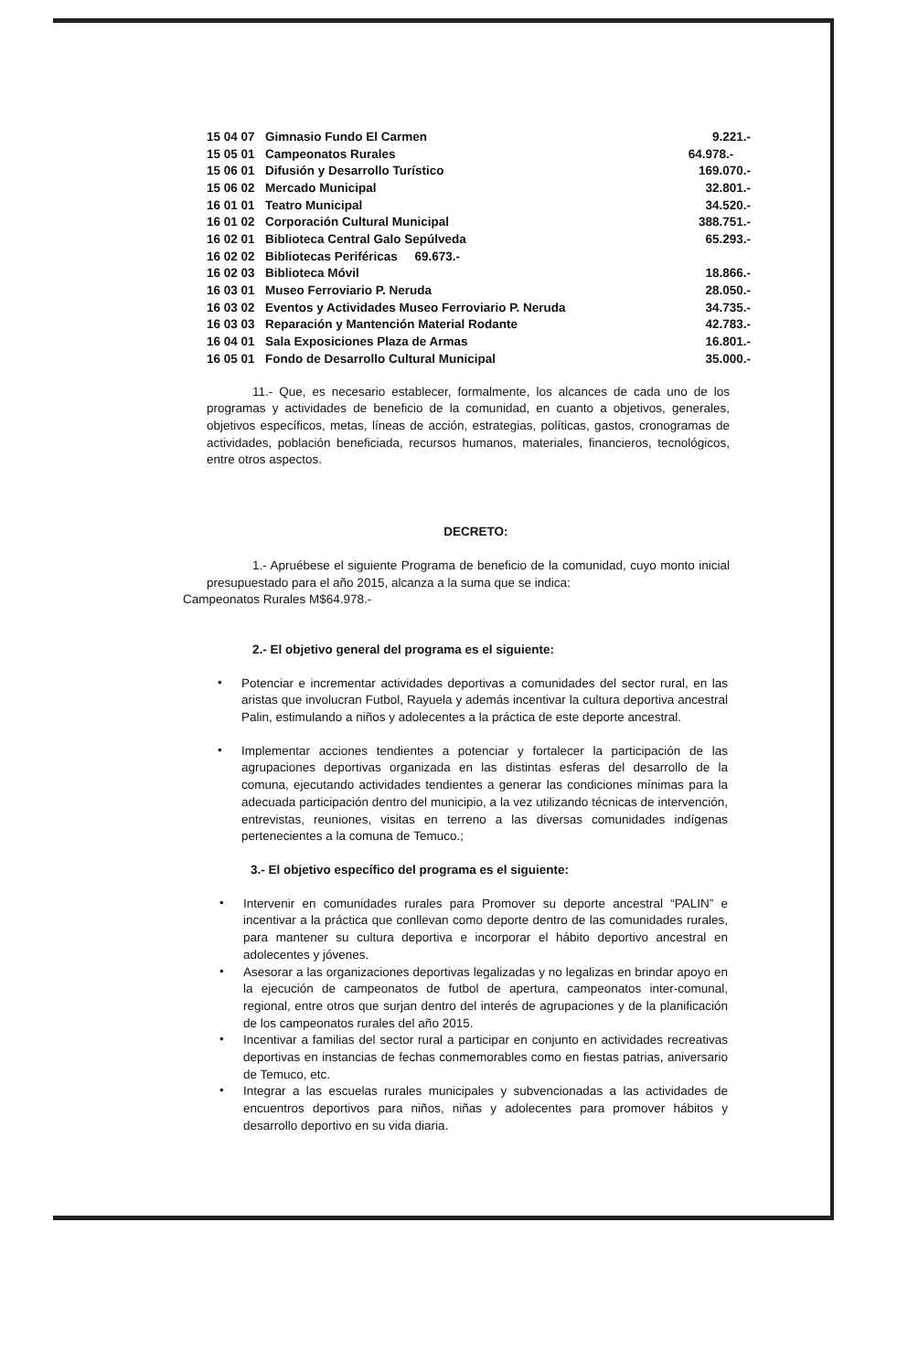| 15 04 07 | Gimnasio Fundo El Carmen | 9.221.- |
| 15 05 01 | Campeonatos Rurales | 64.978.- |
| 15 06 01 | Difusión y Desarrollo Turístico | 169.070.- |
| 15 06 02 | Mercado Municipal | 32.801.- |
| 16 01 01 | Teatro Municipal | 34.520.- |
| 16 01 02 | Corporación Cultural Municipal | 388.751.- |
| 16 02 01 | Biblioteca Central Galo Sepúlveda | 65.293.- |
| 16 02 02 | Bibliotecas Periféricas 69.673.- | |
| 16 02 03 | Biblioteca Móvil | 18.866.- |
| 16 03 01 | Museo Ferroviario P. Neruda | 28.050.- |
| 16 03 02 | Eventos y Actividades Museo Ferroviario P. Neruda | 34.735.- |
| 16 03 03 | Reparación y Mantención Material Rodante | 42.783.- |
| 16 04 01 | Sala Exposiciones Plaza de Armas | 16.801.- |
| 16 05 01 | Fondo de Desarrollo Cultural Municipal | 35.000.- |
11.- Que, es necesario establecer, formalmente, los alcances de cada uno de los programas y actividades de beneficio de la comunidad, en cuanto a objetivos, generales, objetivos específicos, metas, líneas de acción, estrategias, políticas, gastos, cronogramas de actividades, población beneficiada, recursos humanos, materiales, financieros, tecnológicos, entre otros aspectos.
DECRETO:
1.- Apruébese el siguiente Programa de beneficio de la comunidad, cuyo monto inicial presupuestado para el año 2015, alcanza a la suma que se indica:
Campeonatos Rurales M$64.978.-
2.- El objetivo general del programa es el siguiente:
•
Potenciar e incrementar actividades deportivas a comunidades del sector rural, en las aristas que involucran Futbol, Rayuela y además incentivar la cultura deportiva ancestral Palin, estimulando a niños y adolecentes a la práctica de este deporte ancestral.
•
Implementar acciones tendientes a potenciar y fortalecer la participación de las agrupaciones deportivas organizada en las distintas esferas del desarrollo de la comuna, ejecutando actividades tendientes a generar las condiciones mínimas para la adecuada participación dentro del municipio, a la vez utilizando técnicas de intervención, entrevistas, reuniones, visitas en terreno a las diversas comunidades indígenas pertenecientes a la comuna de Temuco.;
3.- El objetivo específico del programa es el siguiente:
•
Intervenir en comunidades rurales para Promover su deporte ancestral “PALIN” e incentivar a la práctica que conllevan como deporte dentro de las comunidades rurales, para mantener su cultura deportiva e incorporar el hábito deportivo ancestral en adolecentes y jóvenes.
•
Asesorar a las organizaciones deportivas legalizadas y no legalizas en brindar apoyo en la ejecución de campeonatos de futbol de apertura, campeonatos inter-comunal, regional, entre otros que surjan dentro del interés de agrupaciones y de la planificación de los campeonatos rurales del año 2015.
•
Incentivar a familias del sector rural a participar en conjunto en actividades recreativas deportivas en instancias de fechas conmemorables como en fiestas patrias, aniversario de Temuco, etc.
•
Integrar a las escuelas rurales municipales y subvencionadas a las actividades de encuentros deportivos para niños, niñas y adolecentes para promover hábitos y desarrollo deportivo en su vida diaria.